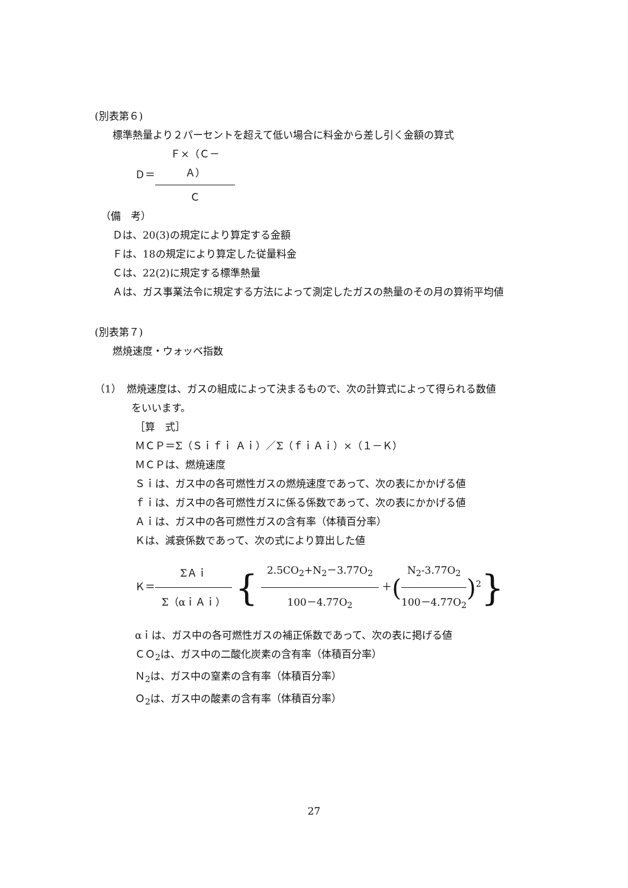(別表第６)
標準熱量より２パーセントを超えて低い場合に料金から差し引く金額の算式
Ｄ＝Ｆ×（Ｃ－Ａ） Ｃ
（備　考）
Ｄは、20(3)の規定により算定する金額
Ｆは、18の規定により算定した従量料金
Ｃは、22(2)に規定する標準熱量
Ａは、ガス事業法令に規定する方法によって測定したガスの熱量のその月の算術平均値
(別表第７)
燃焼速度・ウォッベ指数
（1）　燃焼速度は、ガスの組成によって決まるもので、次の計算式によって得られる数値
をいいます。
［算　式］
ＭＣＰ＝Σ（Ｓｉｆｉ Ａｉ）／Σ（ｆｉＡｉ）×（１－Ｋ）
ＭＣＰは、燃焼速度
Ｓｉは、ガス中の各可燃性ガスの燃焼速度であって、次の表にかかげる値
ｆｉは、ガス中の各可燃性ガスに係る係数であって、次の表にかかげる値
Ａｉは、ガス中の各可燃性ガスの含有率（体積百分率）
Ｋは、減衰係数であって、次の式により算出した値
Ｋ＝ΣＡｉ Σ（αｉＡｉ） { 2.5CO<sub>2</sub>+N<sub>2</sub>－3.77O<sub>2</sub> 100－4.77O<sub>2</sub> ＋(N<sub>2</sub>-3.77O<sub>2</sub> 100－4.77O<sub>2</sub>)<sup>2</sup>}
αｉは、ガス中の各可燃性ガスの補正係数であって、次の表に掲げる値
ＣＯ<sub>2</sub>は、ガス中の二酸化炭素の含有率（体積百分率）
Ｎ<sub>2</sub>は、ガス中の窒素の含有率（体積百分率）
Ｏ<sub>2</sub>は、ガス中の酸素の含有率（体積百分率）
27